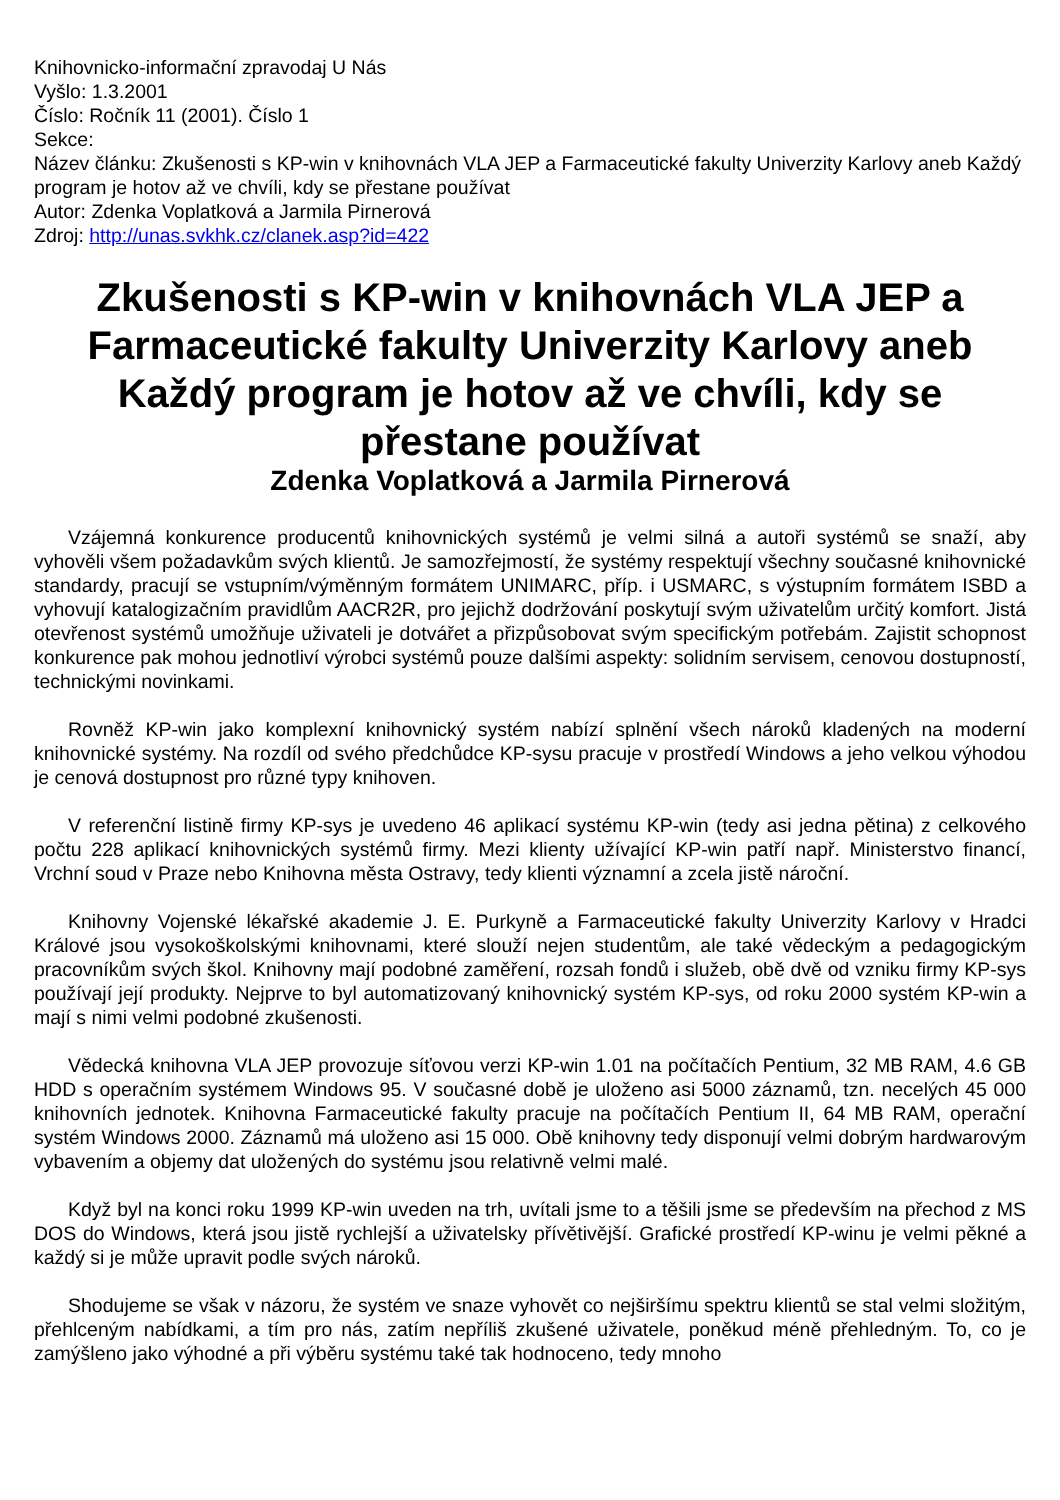Knihovnicko-informační zpravodaj U Nás
Vyšlo: 1.3.2001
Číslo: Ročník 11 (2001). Číslo 1
Sekce:
Název článku: Zkušenosti s KP-win v knihovnách VLA JEP a Farmaceutické fakulty Univerzity Karlovy aneb Každý program je hotov až ve chvíli, kdy se přestane používat
Autor: Zdenka Voplatková a Jarmila Pirnerová
Zdroj: http://unas.svkhk.cz/clanek.asp?id=422
Zkušenosti s KP-win v knihovnách VLA JEP a Farmaceutické fakulty Univerzity Karlovy aneb Každý program je hotov až ve chvíli, kdy se přestane používat
Zdenka Voplatková a Jarmila Pirnerová
Vzájemná konkurence producentů knihovnických systémů je velmi silná a autoři systémů se snaží, aby vyhověli všem požadavkům svých klientů. Je samozřejmostí, že systémy respektují všechny současné knihovnické standardy, pracují se vstupním/výměnným formátem UNIMARC, příp. i USMARC, s výstupním formátem ISBD a vyhovují katalogizačním pravidlům AACR2R, pro jejichž dodržování poskytují svým uživatelům určitý komfort. Jistá otevřenost systémů umožňuje uživateli je dotvářet a přizpůsobovat svým specifickým potřebám. Zajistit schopnost konkurence pak mohou jednotliví výrobci systémů pouze dalšími aspekty: solidním servisem, cenovou dostupností, technickými novinkami.
Rovněž KP-win jako komplexní knihovnický systém nabízí splnění všech nároků kladených na moderní knihovnické systémy. Na rozdíl od svého předchůdce KP-sysu pracuje v prostředí Windows a jeho velkou výhodou je cenová dostupnost pro různé typy knihoven.
V referenční listině firmy KP-sys je uvedeno 46 aplikací systému KP-win (tedy asi jedna pětina) z celkového počtu 228 aplikací knihovnických systémů firmy. Mezi klienty užívající KP-win patří např. Ministerstvo financí, Vrchní soud v Praze nebo Knihovna města Ostravy, tedy klienti významní a zcela jistě nároční.
Knihovny Vojenské lékařské akademie J. E. Purkyně a Farmaceutické fakulty Univerzity Karlovy v Hradci Králové jsou vysokoškolskými knihovnami, které slouží nejen studentům, ale také vědeckým a pedagogickým pracovníkům svých škol. Knihovny mají podobné zaměření, rozsah fondů i služeb, obě dvě od vzniku firmy KP-sys používají její produkty. Nejprve to byl automatizovaný knihovnický systém KP-sys, od roku 2000 systém KP-win a mají s nimi velmi podobné zkušenosti.
Vědecká knihovna VLA JEP provozuje síťovou verzi KP-win 1.01 na počítačích Pentium, 32 MB RAM, 4.6 GB HDD s operačním systémem Windows 95. V současné době je uloženo asi 5000 záznamů, tzn. necelých 45 000 knihovních jednotek. Knihovna Farmaceutické fakulty pracuje na počítačích Pentium II, 64 MB RAM, operační systém Windows 2000. Záznamů má uloženo asi 15 000. Obě knihovny tedy disponují velmi dobrým hardwarovým vybavením a objemy dat uložených do systému jsou relativně velmi malé.
Když byl na konci roku 1999 KP-win uveden na trh, uvítali jsme to a těšili jsme se především na přechod z MS DOS do Windows, která jsou jistě rychlejší a uživatelsky přívětivější. Grafické prostředí KP-winu je velmi pěkné a každý si je může upravit podle svých nároků.
Shodujeme se však v názoru, že systém ve snaze vyhovět co nejširšímu spektru klientů se stal velmi složitým, přehlceným nabídkami, a tím pro nás, zatím nepříliš zkušené uživatele, poněkud méně přehledným. To, co je zamýšleno jako výhodné a při výběru systému také tak hodnoceno, tedy mnoho